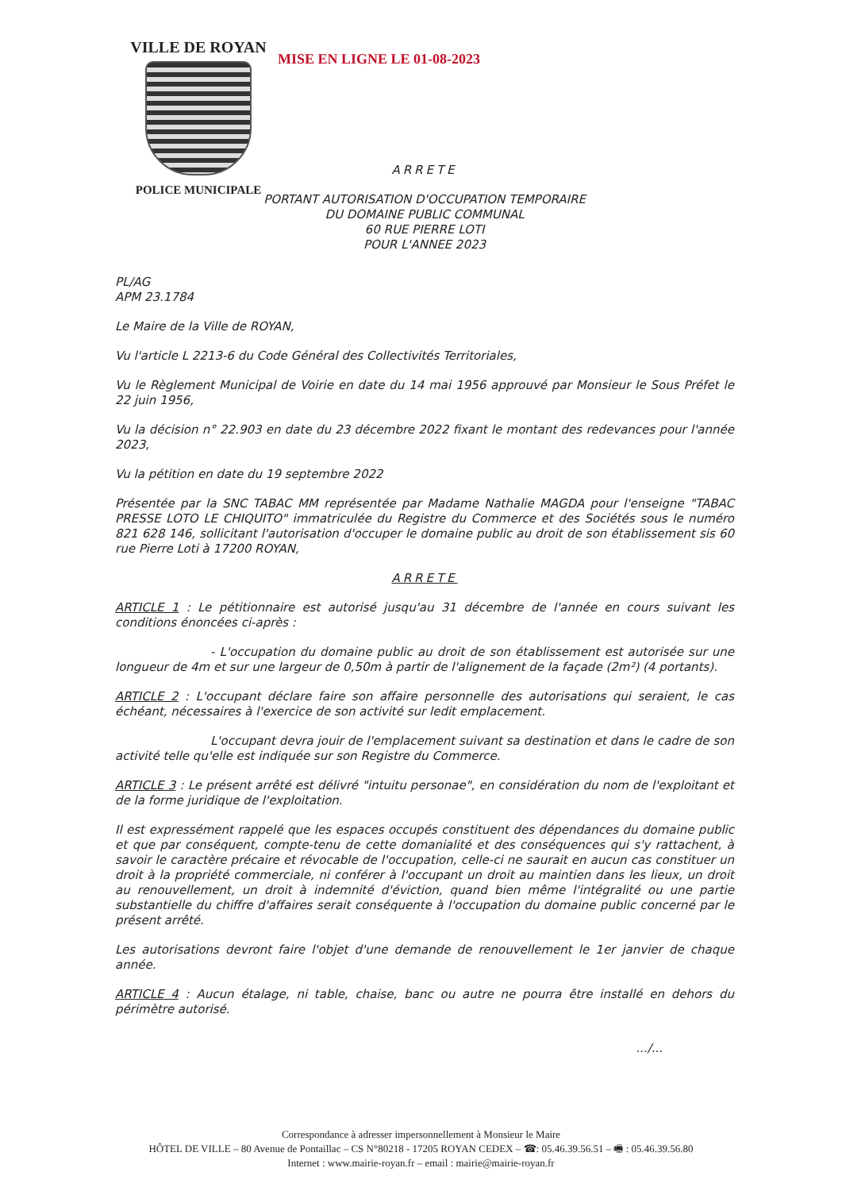VILLE DE ROYAN
POLICE MUNICIPALE
MISE EN LIGNE LE 01-08-2023
ARRETE
PORTANT AUTORISATION D'OCCUPATION TEMPORAIRE
DU DOMAINE PUBLIC COMMUNAL
60 RUE PIERRE LOTI
POUR L'ANNEE 2023
PL/AG
APM 23.1784
Le Maire de la Ville de ROYAN,
Vu l'article L 2213-6 du Code Général des Collectivités Territoriales,
Vu le Règlement Municipal de Voirie en date du 14 mai 1956 approuvé par Monsieur le Sous Préfet le 22 juin 1956,
Vu la décision n° 22.903 en date du 23 décembre 2022 fixant le montant des redevances pour l'année 2023,
Vu la pétition en date du 19 septembre 2022
Présentée par la SNC TABAC MM représentée par Madame Nathalie MAGDA pour l'enseigne "TABAC PRESSE LOTO LE CHIQUITO" immatriculée du Registre du Commerce et des Sociétés sous le numéro 821 628 146, sollicitant l'autorisation d'occuper le domaine public au droit de son établissement sis 60 rue Pierre Loti à 17200 ROYAN,
ARRETE
ARTICLE 1 : Le pétitionnaire est autorisé jusqu'au 31 décembre de l'année en cours suivant les conditions énoncées ci-après :
- L'occupation du domaine public au droit de son établissement est autorisée sur une longueur de 4m et sur une largeur de 0,50m à partir de l'alignement de la façade (2m²) (4 portants).
ARTICLE 2 : L'occupant déclare faire son affaire personnelle des autorisations qui seraient, le cas échéant, nécessaires à l'exercice de son activité sur ledit emplacement.
L'occupant devra jouir de l'emplacement suivant sa destination et dans le cadre de son activité telle qu'elle est indiquée sur son Registre du Commerce.
ARTICLE 3 : Le présent arrêté est délivré "intuitu personae", en considération du nom de l'exploitant et de la forme juridique de l'exploitation.
Il est expressément rappelé que les espaces occupés constituent des dépendances du domaine public et que par conséquent, compte-tenu de cette domanialité et des conséquences qui s'y rattachent, à savoir le caractère précaire et révocable de l'occupation, celle-ci ne saurait en aucun cas constituer un droit à la propriété commerciale, ni conférer à l'occupant un droit au maintien dans les lieux, un droit au renouvellement, un droit à indemnité d'éviction, quand bien même l'intégralité ou une partie substantielle du chiffre d'affaires serait conséquente à l'occupation du domaine public concerné par le présent arrêté.
Les autorisations devront faire l'objet d'une demande de renouvellement le 1er janvier de chaque année.
ARTICLE 4 : Aucun étalage, ni table, chaise, banc ou autre ne pourra être installé en dehors du périmètre autorisé.
.../...
Correspondance à adresser impersonnellement à Monsieur le Maire
HÔTEL DE VILLE – 80 Avenue de Pontaillac – CS N°80218 - 17205 ROYAN CEDEX – ☎: 05.46.39.56.51 – 🖷 : 05.46.39.56.80
Internet : www.mairie-royan.fr – email : mairie@mairie-royan.fr